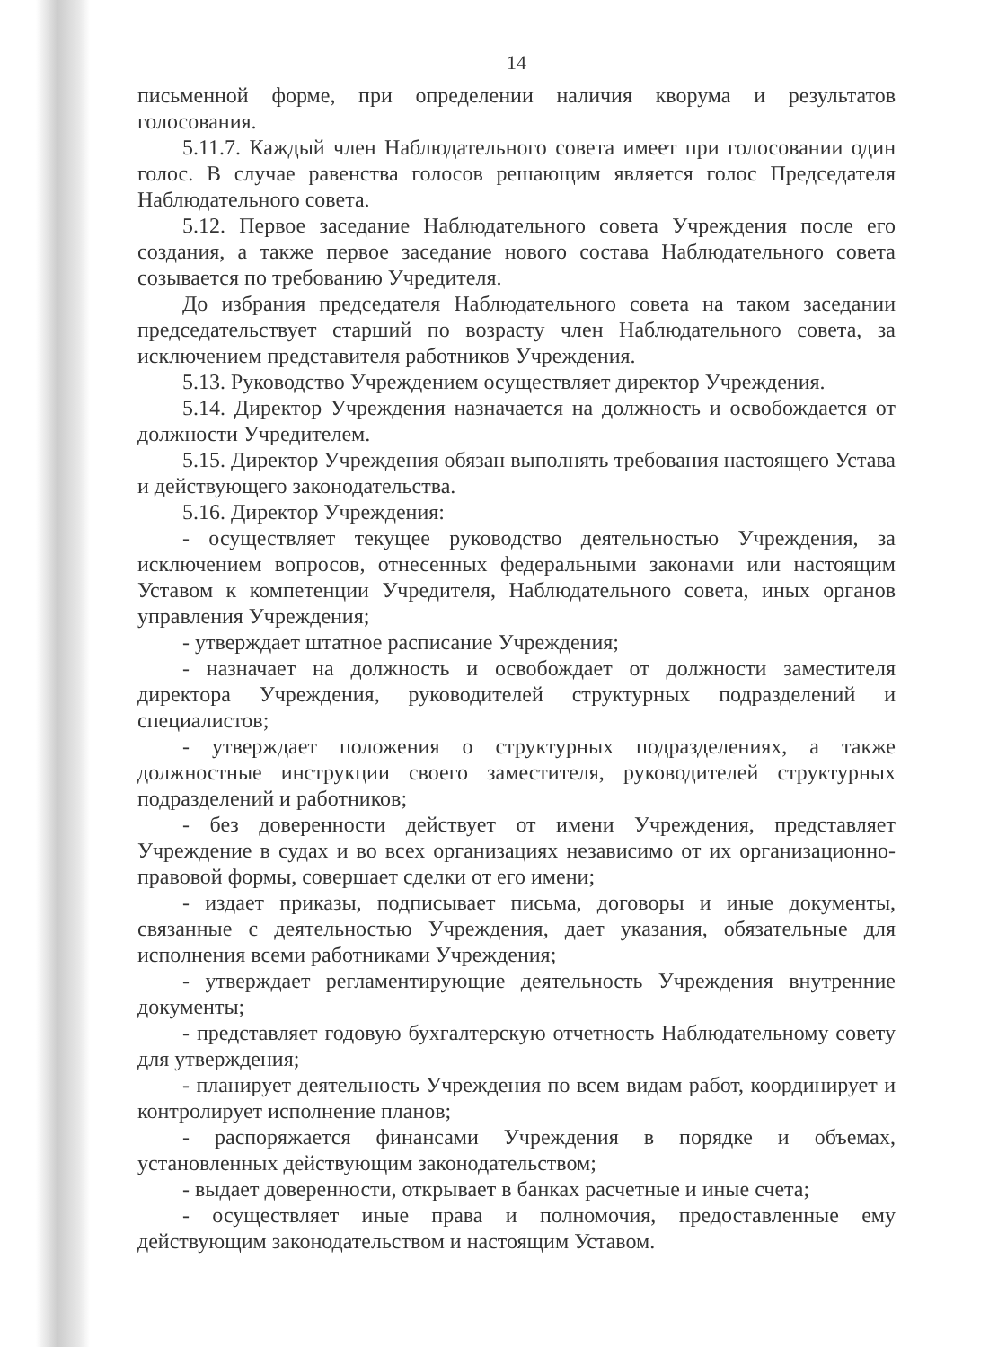14
письменной форме, при определении наличия кворума и результатов голосования.
5.11.7. Каждый член Наблюдательного совета имеет при голосовании один голос. В случае равенства голосов решающим является голос Председателя Наблюдательного совета.
5.12. Первое заседание Наблюдательного совета Учреждения после его создания, а также первое заседание нового состава Наблюдательного совета созывается по требованию Учредителя.
До избрания председателя Наблюдательного совета на таком заседании председательствует старший по возрасту член Наблюдательного совета, за исключением представителя работников Учреждения.
5.13. Руководство Учреждением осуществляет директор Учреждения.
5.14. Директор Учреждения назначается на должность и освобождается от должности Учредителем.
5.15. Директор Учреждения обязан выполнять требования настоящего Устава и действующего законодательства.
5.16. Директор Учреждения:
- осуществляет текущее руководство деятельностью Учреждения, за исключением вопросов, отнесенных федеральными законами или настоящим Уставом к компетенции Учредителя, Наблюдательного совета, иных органов управления Учреждения;
- утверждает штатное расписание Учреждения;
- назначает на должность и освобождает от должности заместителя директора Учреждения, руководителей структурных подразделений и специалистов;
- утверждает положения о структурных подразделениях, а также должностные инструкции своего заместителя, руководителей структурных подразделений и работников;
- без доверенности действует от имени Учреждения, представляет Учреждение в судах и во всех организациях независимо от их организационно-правовой формы, совершает сделки от его имени;
- издает приказы, подписывает письма, договоры и иные документы, связанные с деятельностью Учреждения, дает указания, обязательные для исполнения всеми работниками Учреждения;
- утверждает регламентирующие деятельность Учреждения внутренние документы;
- представляет годовую бухгалтерскую отчетность Наблюдательному совету для утверждения;
- планирует деятельность Учреждения по всем видам работ, координирует и контролирует исполнение планов;
- распоряжается финансами Учреждения в порядке и объемах, установленных действующим законодательством;
- выдает доверенности, открывает в банках расчетные и иные счета;
- осуществляет иные права и полномочия, предоставленные ему действующим законодательством и настоящим Уставом.